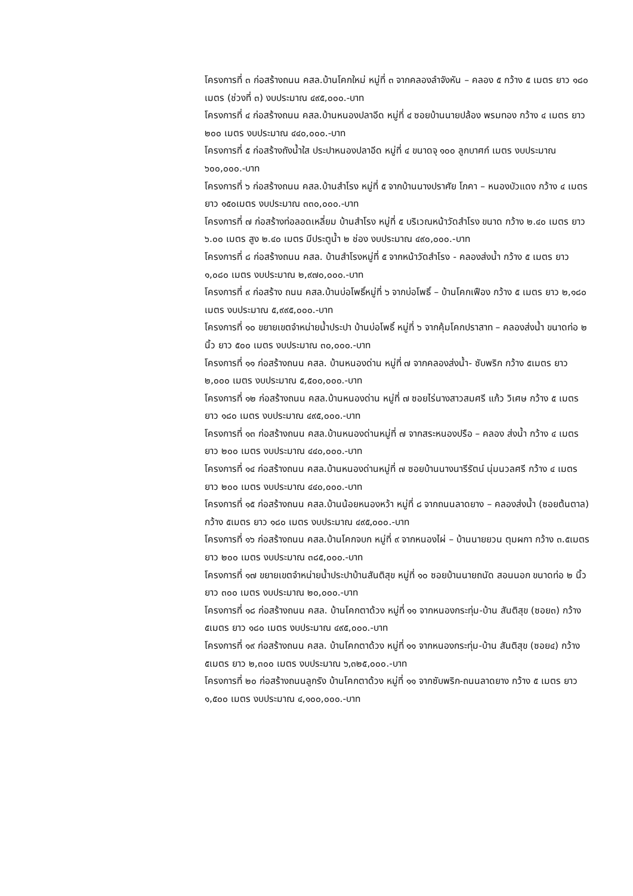โครงการที่ ๓ ก่อสร้างถนน คสล.บ้านโคกใหม่ หมู่ที่ ๓ จากคลองลำจังหัน – คลอง ๕ กว้าง ๕ เมตร ยาว ๑๘๐ เมตร (ช่วงที่ ๓) งบประมาณ ๔๙๕,๐๐๐.-บาท
โครงการที่ ๔ ก่อสร้างถนน คสล.บ้านหนองปลาอีด หมู่ที่ ๔ ซอยบ้านนายปล้อง พรมทอง กว้าง ๔ เมตร ยาว ๒๐๐ เมตร งบประมาณ ๔๔๐,๐๐๐.-บาท
โครงการที่ ๕ ก่อสร้างถังน้ำใส ประปาหนองปลาอีด หมู่ที่ ๔ ขนาดจุ ๑๐๐ ลูกบาศก์ เมตร งบประมาณ ๖๐๐,๐๐๐.-บาท
โครงการที่ ๖ ก่อสร้างถนน คสล.บ้านสำโรง หมู่ที่ ๕ จากบ้านนางปราศัย โภคา – หนองบัวแดง กว้าง ๔ เมตร ยาว ๑๕๐เมตร งบประมาณ ๓๓๐,๐๐๐.-บาท
โครงการที่ ๗ ก่อสร้างท่อลอดเหลี่ยม บ้านสำโรง หมู่ที่ ๕ บริเวณหน้าวัดสำโรง ขนาด กว้าง ๒.๔๐ เมตร ยาว ๖.๐๐ เมตร สูง ๒.๔๐ เมตร มีประตูน้ำ ๒ ช่อง งบประมาณ ๔๙๐,๐๐๐.-บาท
โครงการที่ ๘ ก่อสร้างถนน คสล. บ้านสำโรงหมู่ที่ ๕ จากหน้าวัดสำโรง - คลองส่งน้ำ กว้าง ๕ เมตร ยาว ๑,๐๘๐ เมตร งบประมาณ ๒,๙๗๐,๐๐๐.-บาท
โครงการที่ ๙ ก่อสร้าง ถนน คสล.บ้านบ่อโพธิ์หมู่ที่ ๖ จากบ่อโพธิ์ – บ้านโคกเฟือง กว้าง ๕ เมตร ยาว ๒,๑๘๐ เมตร งบประมาณ ๕,๙๙๕,๐๐๐.-บาท
โครงการที่ ๑๐ ขยายเขตจำหน่ายน้ำประปา บ้านบ่อโพธิ์ หมู่ที่ ๖ จากคุ้มโคกปราสาท – คลองส่งน้ำ ขนาดท่อ ๒ นิ้ว ยาว ๕๐๐ เมตร งบประมาณ ๓๐,๐๐๐.-บาท
โครงการที่ ๑๑ ก่อสร้างถนน คสล. บ้านหนองด่าน หมู่ที่ ๗ จากคลองส่งน้ำ- ซับพริก กว้าง ๕เมตร ยาว ๒,๐๐๐ เมตร งบประมาณ ๕,๕๐๐,๐๐๐.-บาท
โครงการที่ ๑๒ ก่อสร้างถนน คสล.บ้านหนองด่าน หมู่ที่ ๗ ซอยไร่นางสาวสมศรี แก้ว วิเศษ กว้าง ๕ เมตร ยาว ๑๘๐ เมตร งบประมาณ ๔๙๕,๐๐๐.-บาท
โครงการที่ ๑๓ ก่อสร้างถนน คสล.บ้านหนองด่านหมู่ที่ ๗ จากสระหนองปรือ – คลอง ส่งน้ำ กว้าง ๔ เมตร ยาว ๒๐๐ เมตร งบประมาณ ๔๔๐,๐๐๐.-บาท
โครงการที่ ๑๔ ก่อสร้างถนน คสล.บ้านหนองด่านหมู่ที่ ๗ ซอยบ้านนางนารีรัตน์ นุ่มนวลศรี กว้าง ๔ เมตร ยาว ๒๐๐ เมตร งบประมาณ ๔๔๐,๐๐๐.-บาท
โครงการที่ ๑๕ ก่อสร้างถนน คสล.บ้านน้อยหนองหว้า หมู่ที่ ๘ จากถนนลาดยาง – คลองส่งน้ำ (ซอยต้นตาล) กว้าง ๕เมตร ยาว ๑๘๐ เมตร งบประมาณ ๔๙๕,๐๐๐.-บาท
โครงการที่ ๑๖ ก่อสร้างถนน คสล.บ้านโคกจบก หมู่ที่ ๙ จากหนองไผ่ – บ้านนายยวน ตุมผกา กว้าง ๓.๕เมตร ยาว ๒๐๐ เมตร งบประมาณ ๓๘๕,๐๐๐.-บาท
โครงการที่ ๑๗ ขยายเขตจำหน่ายน้ำประปาบ้านสันติสุข หมู่ที่ ๑๐ ซอยบ้านนายถนัด สอนนอก ขนาดท่อ ๒ นิ้วยาว ๓๐๐ เมตร งบประมาณ ๒๐,๐๐๐.-บาท
โครงการที่ ๑๘ ก่อสร้างถนน คสล. บ้านโคกตาด้วง หมู่ที่ ๑๑ จากหนองกระทุ่ม-บ้าน สันติสุข (ซอย๓) กว้าง ๕เมตร ยาว ๑๘๐ เมตร งบประมาณ ๔๙๕,๐๐๐.-บาท
โครงการที่ ๑๙ ก่อสร้างถนน คสล. บ้านโคกตาด้วง หมู่ที่ ๑๑ จากหนองกระทุ่ม-บ้าน สันติสุข (ซอย๔) กว้าง ๕เมตร ยาว ๒,๓๐๐ เมตร งบประมาณ ๖,๓๒๕,๐๐๐.-บาท
โครงการที่ ๒๐ ก่อสร้างถนนลูกรัง บ้านโคกตาด้วง หมู่ที่ ๑๑ จากซับพริก-ถนนลาดยาง กว้าง ๕ เมตร ยาว ๑,๕๐๐ เมตร งบประมาณ ๔,๑๐๐,๐๐๐.-บาท